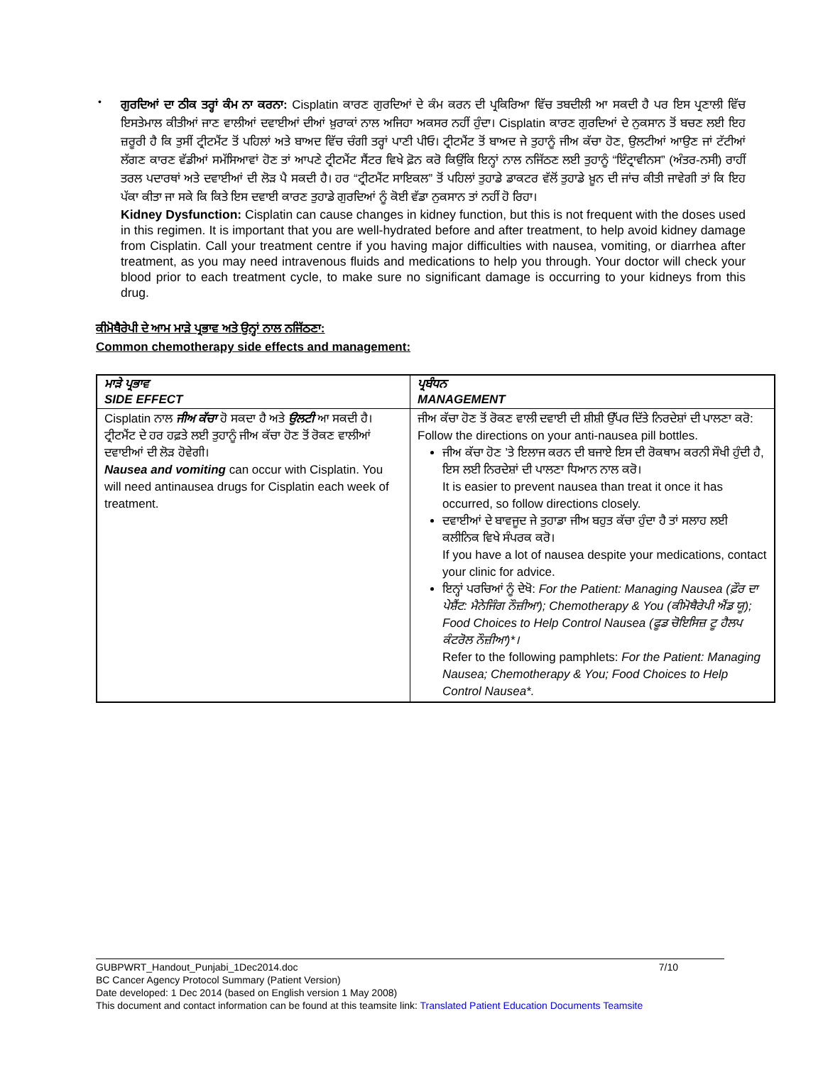•
ਗੁਰਦਿਆਂ ਦਾ ਠੀਕ ਤਰ੍ਹਾਂ ਕੰਮ ਨਾ ਕਰਨਾ: Cisplatin ਕਾਰਣ ਗੁਰਦਿਆਂ ਦੇ ਕੰਮ ਕਰਨ ਦੀ ਪ੍ਰਕਿਰਿਆ ਵਿੱਚ ਤਬਦੀਲੀ ਆ ਸਕਦੀ ਹੈ ਪਰ ਇਸ ਪ੍ਰਣਾਲੀ ਵਿੱਚ ਇਸਤੇਮਾਲ ਕੀਤੀਆਂ ਜਾਣ ਵਾਲੀਆਂ ਦਵਾਈਆਂ ਦੀਆਂ ਖ਼ੁਰਾਕਾਂ ਨਾਲ ਅਜਿਹਾ ਅਕਸਰ ਨਹੀਂ ਹੁੰਦਾ। Cisplatin ਕਾਰਣ ਗੁਰਦਿਆਂ ਦੇ ਨੁਕਸਾਨ ਤੋਂ ਬਚਣ ਲਈ ਇਹ ਜ਼ਰੂਰੀ ਹੈ ਕਿ ਤੁਸੀਂ ਟ੍ਰੀਟਮੈਂਟ ਤੋਂ ਪਹਿਲਾਂ ਅਤੇ ਬਾਅਦ ਵਿੱਚ ਚੰਗੀ ਤਰ੍ਹਾਂ ਪਾਣੀ ਪੀਓ। ਟ੍ਰੀਟਮੈਂਟ ਤੋਂ ਬਾਅਦ ਜੇ ਤੁਹਾਨੂੰ ਜੀਅ ਕੱਚਾ ਹੋਣ, ਉਲਟੀਆਂ ਆਉਣ ਜਾਂ ਟੱਟੀਆਂ ਲੱਗਣ ਕਾਰਣ ਵੱਡੀਆਂ ਸਮੱਸਿਆਵਾਂ ਹੋਣ ਤਾਂ ਆਪਣੇ ਟ੍ਰੀਟਮੈਂਟ ਸੈਂਟਰ ਵਿਖੇ ਫ਼ੋਨ ਕਰੋ ਕਿਉਂਕਿ ਇਨ੍ਹਾਂ ਨਾਲ ਨਜਿੱਠਣ ਲਈ ਤੁਹਾਨੂੰ “ਇੰਟ੍ਰਾਵੀਨਸ” (ਅੰਤਰ-ਨਸੀ) ਰਾਹੀਂ ਤਰਲ ਪਦਾਰਥਾਂ ਅਤੇ ਦਵਾਈਆਂ ਦੀ ਲੋੜ ਪੈ ਸਕਦੀ ਹੈ। ਹਰ “ਟ੍ਰੀਟਮੈਂਟ ਸਾਇਕਲ” ਤੋਂ ਪਹਿਲਾਂ ਤੁਹਾਡੇ ਡਾਕਟਰ ਵੱਲੋਂ ਤੁਹਾਡੇ ਖ਼ੂਨ ਦੀ ਜਾਂਚ ਕੀਤੀ ਜਾਵੇਗੀ ਤਾਂ ਕਿ ਇਹ ਪੱਕਾ ਕੀਤਾ ਜਾ ਸਕੇ ਕਿ ਕਿਤੇ ਇਸ ਦਵਾਈ ਕਾਰਣ ਤੁਹਾਡੇ ਗੁਰਦਿਆਂ ਨੂੰ ਕੋਈ ਵੱਡਾ ਨੁਕਸਾਨ ਤਾਂ ਨਹੀਂ ਹੋ ਰਿਹਾ।
Kidney Dysfunction: Cisplatin can cause changes in kidney function, but this is not frequent with the doses used in this regimen. It is important that you are well-hydrated before and after treatment, to help avoid kidney damage from Cisplatin. Call your treatment centre if you having major difficulties with nausea, vomiting, or diarrhea after treatment, as you may need intravenous fluids and medications to help you through. Your doctor will check your blood prior to each treatment cycle, to make sure no significant damage is occurring to your kidneys from this drug.
ਕੀਮੋਥੈਰੇਪੀ ਦੇ ਆਮ ਮਾੜੇ ਪ੍ਰਭਾਵ ਅਤੇ ਉਨ੍ਹਾਂ ਨਾਲ ਨਜਿੱਠਣਾ:
Common chemotherapy side effects and management:
| ਮਾੜੇ ਪ੍ਰਭਾਵ SIDE EFFECT | ਪ੍ਰਬੰਧਨ MANAGEMENT |
| --- | --- |
| Cisplatin ਨਾਲ ਜੀਅ ਕੱਚਾ ਹੋ ਸਕਦਾ ਹੈ ਅਤੇ ਉਲਟੀ ਆ ਸਕਦੀ ਹੈ। ਟ੍ਰੀਟਮੈਂਟ ਦੇ ਹਰ ਹਫ਼ਤੇ ਲਈ ਤੁਹਾਨੂੰ ਜੀਅ ਕੱਚਾ ਹੋਣ ਤੋਂ ਰੋਕਣ ਵਾਲੀਆਂ ਦਵਾਈਆਂ ਦੀ ਲੋੜ ਹੋਵੇਗੀ। Nausea and vomiting can occur with Cisplatin. You will need antinausea drugs for Cisplatin each week of treatment. | ਜੀਅ ਕੱਚਾ ਹੋਣ ਤੋਂ ਰੋਕਣ ਵਾਲੀ ਦਵਾਈ ਦੀ ਸ਼ੀਸ਼ੀ ਉੱਪਰ ਦਿੱਤੇ ਨਿਰਦੇਸ਼ਾਂ ਦੀ ਪਾਲਣਾ ਕਰੋ: Follow the directions on your anti-nausea pill bottles. ਜੀਅ ਕੱਚਾ ਹੋਣ ’ਤੇ ਇਲਾਜ ਕਰਨ ਦੀ ਬਜਾਏ ਇਸ ਦੀ ਰੋਕਥਾਮ ਕਰਨੀ ਸੌਖੀ ਹੁੰਦੀ ਹੈ, ਇਸ ਲਈ ਨਿਰਦੇਸ਼ਾਂ ਦੀ ਪਾਲਣਾ ਧਿਆਨ ਨਾਲ ਕਰੋ। It is easier to prevent nausea than treat it once it has occurred, so follow directions closely. ਦਵਾਈਆਂ ਦੇ ਬਾਵਜੂਦ ਜੇ ਤੁਹਾਡਾ ਜੀਅ ਬਹੁਤ ਕੱਚਾ ਹੁੰਦਾ ਹੈ ਤਾਂ ਸਲਾਹ ਲਈ ਕਲੀਨਿਕ ਵਿਖੇ ਸੰਪਰਕ ਕਰੋ। If you have a lot of nausea despite your medications, contact your clinic for advice. ਇਨ੍ਹਾਂ ਪਰਚਿਆਂ ਨੂੰ ਦੇਖੋ: For the Patient: Managing Nausea (ਫ਼ੌਰ ਦਾ ਪੇਸ਼ੈਂਟ: ਮੈਨੇਜਿੰਗ ਨੌਜ਼ੀਆ); Chemotherapy & You (ਕੀਮੋਥੈਰੇਪੀ ਐਂਡ ਯੂ); Food Choices to Help Control Nausea (ਫੂਡ ਚੋਇਸਿਜ਼ ਟੂ ਹੈਲਪ ਕੰਟਰੋਲ ਨੌਜ਼ੀਆ)*। Refer to the following pamphlets: For the Patient: Managing Nausea; Chemotherapy & You; Food Choices to Help Control Nausea*. |
GUBPWRT_Handout_Punjabi_1Dec2014.doc 7/10
BC Cancer Agency Protocol Summary (Patient Version)
Date developed: 1 Dec 2014 (based on English version 1 May 2008)
This document and contact information can be found at this teamsite link: Translated Patient Education Documents Teamsite